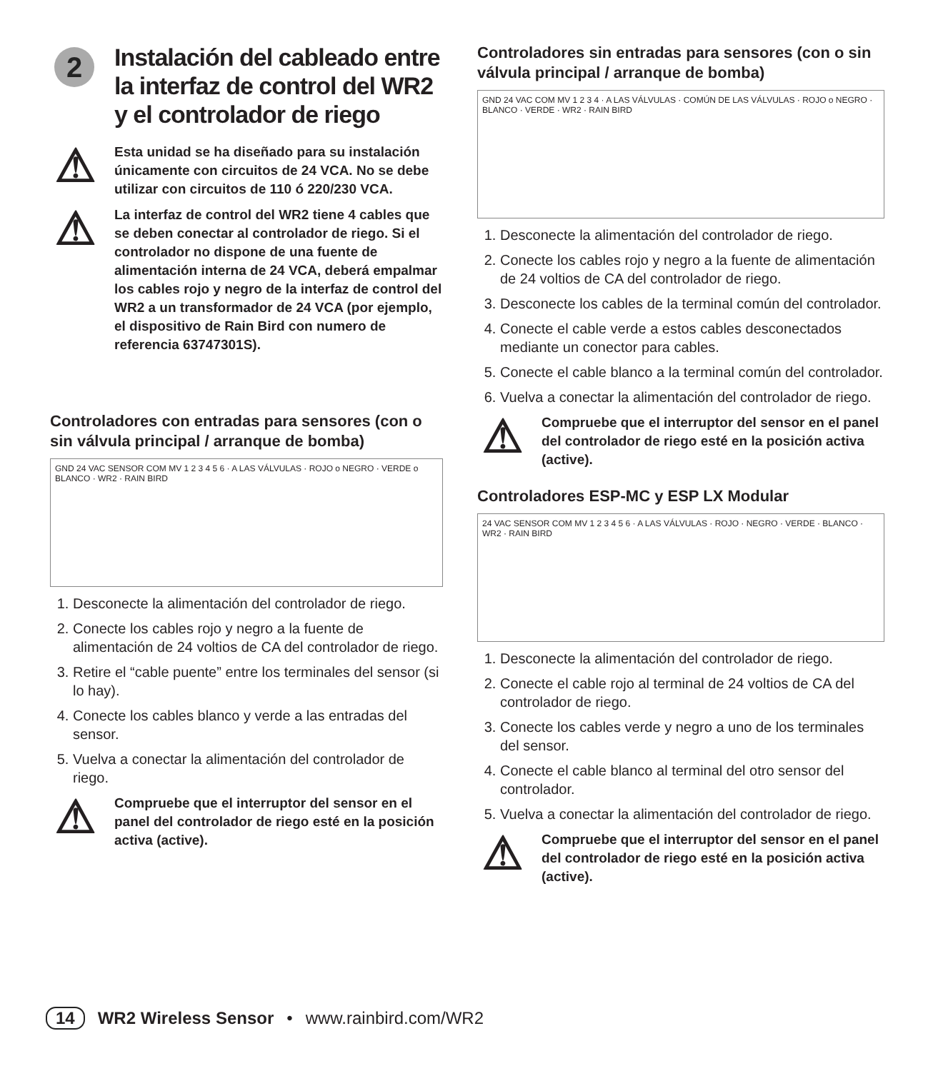2
Instalación del cableado entre la interfaz de control del WR2 y el controlador de riego
⚠
Esta unidad se ha diseñado para su instalación únicamente con circuitos de 24 VCA. No se debe utilizar con circuitos de 110 ó 220/230 VCA.
⚠
La interfaz de control del WR2 tiene 4 cables que se deben conectar al controlador de riego. Si el controlador no dispone de una fuente de alimentación interna de 24 VCA, deberá empalmar los cables rojo y negro de la interfaz de control del WR2 a un transformador de 24 VCA (por ejemplo, el dispositivo de Rain Bird con numero de referencia 63747301S).
Controladores con entradas para sensores (con o sin válvula principal / arranque de bomba)
GND 24 VAC SENSOR COM MV 1 2 3 4 5 6 · A LAS VÁLVULAS · ROJO o NEGRO · VERDE o BLANCO · WR2 · RAIN BIRD
1. Desconecte la alimentación del controlador de riego.
2. Conecte los cables rojo y negro a la fuente de alimentación de 24 voltios de CA del controlador de riego.
3. Retire el “cable puente” entre los terminales del sensor (si lo hay).
4. Conecte los cables blanco y verde a las entradas del sensor.
5. Vuelva a conectar la alimentación del controlador de riego.
⚠
Compruebe que el interruptor del sensor en el panel del controlador de riego esté en la posición activa (active).
Controladores sin entradas para sensores (con o sin válvula principal / arranque de bomba)
GND 24 VAC COM MV 1 2 3 4 · A LAS VÁLVULAS · COMÚN DE LAS VÁLVULAS · ROJO o NEGRO · BLANCO · VERDE · WR2 · RAIN BIRD
1. Desconecte la alimentación del controlador de riego.
2. Conecte los cables rojo y negro a la fuente de alimentación de 24 voltios de CA del controlador de riego.
3. Desconecte los cables de la terminal común del controlador.
4. Conecte el cable verde a estos cables desconectados mediante un conector para cables.
5. Conecte el cable blanco a la terminal común del controlador.
6. Vuelva a conectar la alimentación del controlador de riego.
⚠
Compruebe que el interruptor del sensor en el panel del controlador de riego esté en la posición activa (active).
Controladores ESP-MC y ESP LX Modular
24 VAC SENSOR COM MV 1 2 3 4 5 6 · A LAS VÁLVULAS · ROJO · NEGRO · VERDE · BLANCO · WR2 · RAIN BIRD
1. Desconecte la alimentación del controlador de riego.
2. Conecte el cable rojo al terminal de 24 voltios de CA del controlador de riego.
3. Conecte los cables verde y negro a uno de los terminales del sensor.
4. Conecte el cable blanco al terminal del otro sensor del controlador.
5. Vuelva a conectar la alimentación del controlador de riego.
⚠
Compruebe que el interruptor del sensor en el panel del controlador de riego esté en la posición activa (active).
14 WR2 Wireless Sensor • www.rainbird.com/WR2